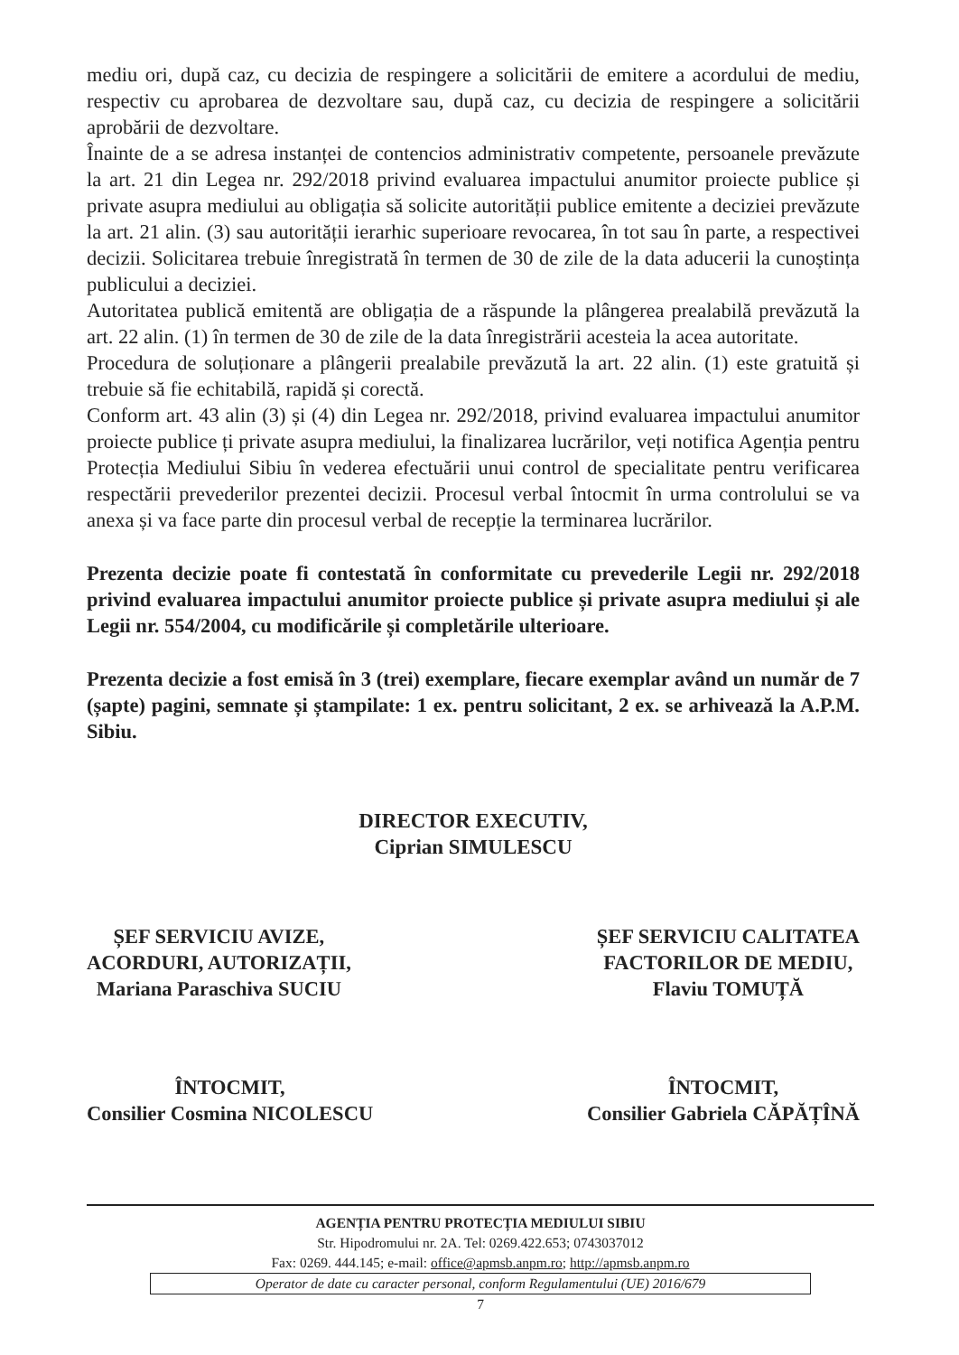mediu ori, după caz, cu decizia de respingere a solicitării de emitere a acordului de mediu, respectiv cu aprobarea de dezvoltare sau, după caz, cu decizia de respingere a solicitării aprobării de dezvoltare.
Înainte de a se adresa instanței de contencios administrativ competente, persoanele prevăzute la art. 21 din Legea nr. 292/2018 privind evaluarea impactului anumitor proiecte publice și private asupra mediului au obligația să solicite autorității publice emitente a deciziei prevăzute la art. 21 alin. (3) sau autorității ierarhic superioare revocarea, în tot sau în parte, a respectivei decizii. Solicitarea trebuie înregistrată în termen de 30 de zile de la data aducerii la cunoștința publicului a deciziei.
Autoritatea publică emitentă are obligația de a răspunde la plângerea prealabilă prevăzută la art. 22 alin. (1) în termen de 30 de zile de la data înregistrării acesteia la acea autoritate.
Procedura de soluționare a plângerii prealabile prevăzută la art. 22 alin. (1) este gratuită și trebuie să fie echitabilă, rapidă și corectă.
Conform art. 43 alin (3) și (4) din Legea nr. 292/2018, privind evaluarea impactului anumitor proiecte publice ți private asupra mediului, la finalizarea lucrărilor, veți notifica Agenția pentru Protecția Mediului Sibiu în vederea efectuării unui control de specialitate pentru verificarea respectării prevederilor prezentei decizii. Procesul verbal întocmit în urma controlului se va anexa și va face parte din procesul verbal de recepție la terminarea lucrărilor.
Prezenta decizie poate fi contestată în conformitate cu prevederile Legii nr. 292/2018 privind evaluarea impactului anumitor proiecte publice și private asupra mediului și ale Legii nr. 554/2004, cu modificările și completările ulterioare.
Prezenta decizie a fost emisă în 3 (trei) exemplare, fiecare exemplar având un număr de 7 (șapte) pagini, semnate și ștampilate: 1 ex. pentru solicitant, 2 ex. se arhivează la A.P.M. Sibiu.
DIRECTOR EXECUTIV,
Ciprian SIMULESCU
ȘEF SERVICIU AVIZE,
ACORDURI, AUTORIZAȚII,
Mariana Paraschiva SUCIU
ȘEF SERVICIU CALITATEA
FACTORILOR DE MEDIU,
Flaviu TOMUȚĂ
ÎNTOCMIT,
Consilier Cosmina NICOLESCU
ÎNTOCMIT,
Consilier Gabriela CĂPĂȚÎNĂ
AGENȚIA PENTRU PROTECȚIA MEDIULUI SIBIU
Str. Hipodromului nr. 2A. Tel: 0269.422.653; 0743037012
Fax: 0269. 444.145; e-mail: office@apmsb.anpm.ro; http://apmsb.anpm.ro
Operator de date cu caracter personal, conform Regulamentului (UE) 2016/679
7